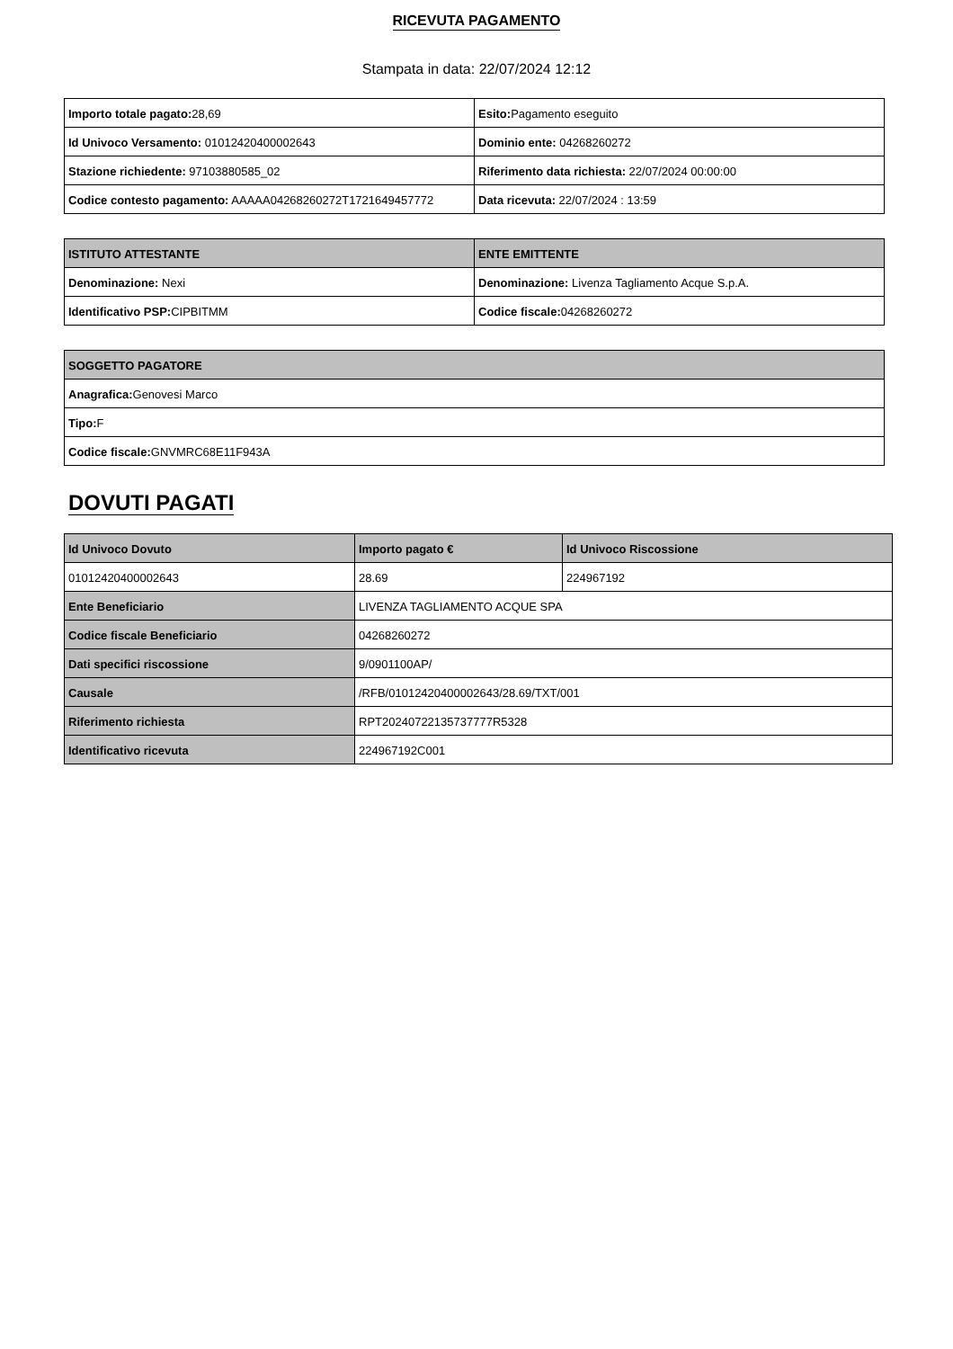RICEVUTA PAGAMENTO
Stampata in data: 22/07/2024 12:12
| Importo totale pagato: 28,69 | Esito: Pagamento eseguito |
| Id Univoco Versamento: 01012420400002643 | Dominio ente: 04268260272 |
| Stazione richiedente: 97103880585_02 | Riferimento data richiesta: 22/07/2024 00:00:00 |
| Codice contesto pagamento: AAAAA04268260272T1721649457772 | Data ricevuta: 22/07/2024 : 13:59 |
| ISTITUTO ATTESTANTE | ENTE EMITTENTE |
| --- | --- |
| Denominazione: Nexi | Denominazione: Livenza Tagliamento Acque S.p.A. |
| Identificativo PSP: CIPBITMM | Codice fiscale: 04268260272 |
| SOGGETTO PAGATORE |
| --- |
| Anagrafica: Genovesi Marco |
| Tipo: F |
| Codice fiscale: GNVMRC68E11F943A |
DOVUTI PAGATI
| Id Univoco Dovuto | Importo pagato € | Id Univoco Riscossione |
| --- | --- | --- |
| 01012420400002643 | 28.69 | 224967192 |
| Ente Beneficiario | LIVENZA TAGLIAMENTO ACQUE SPA | |
| Codice fiscale Beneficiario | 04268260272 | |
| Dati specifici riscossione | 9/0901100AP/ | |
| Causale | /RFB/01012420400002643/28.69/TXT/001 | |
| Riferimento richiesta | RPT20240722135737777R5328 | |
| Identificativo ricevuta | 224967192C001 | |